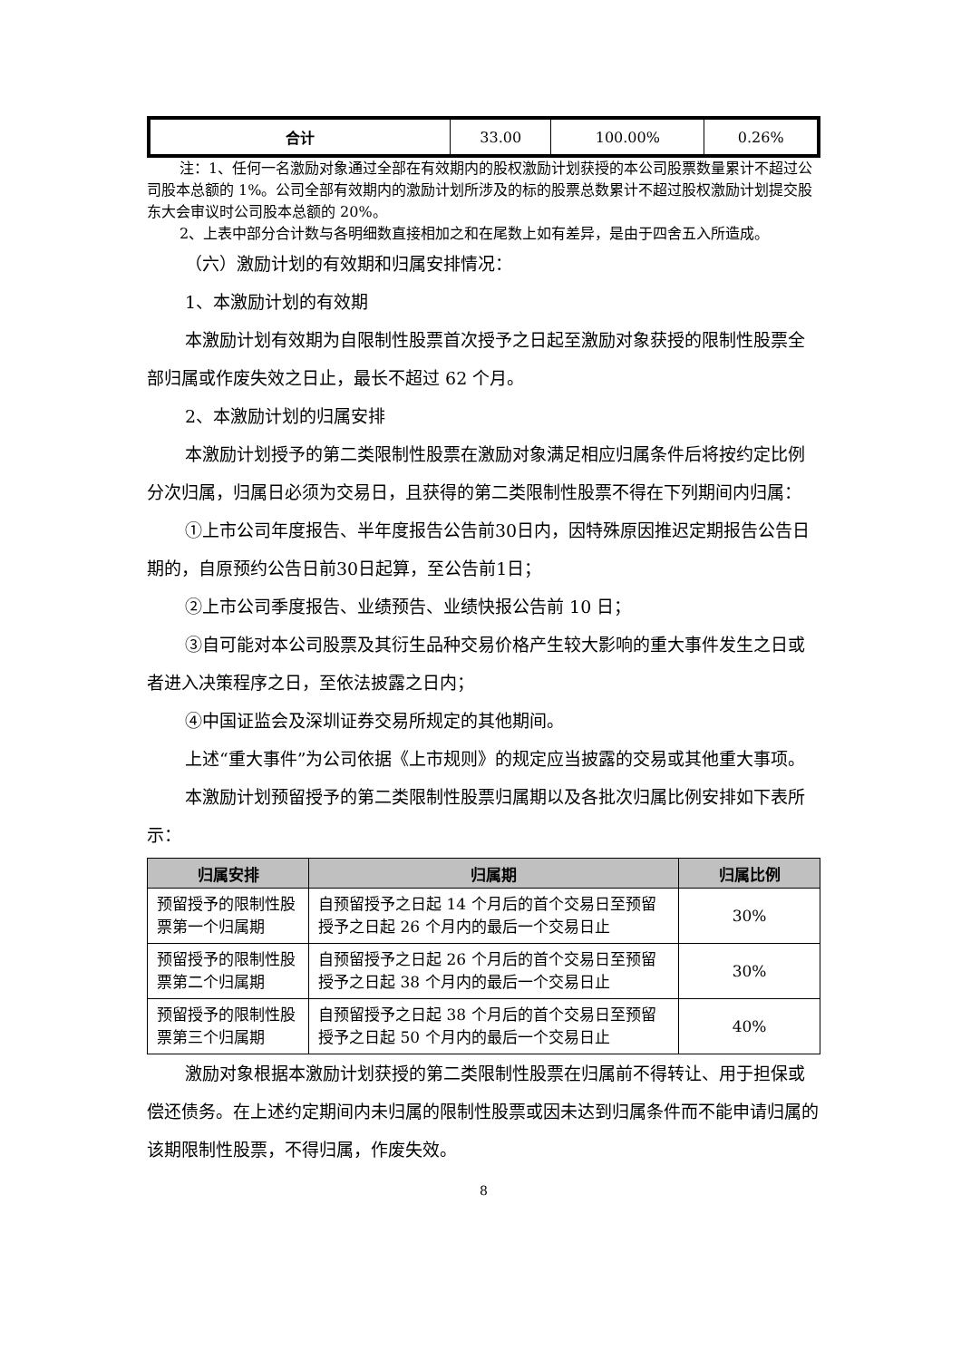| 合计 | 33.00 | 100.00% | 0.26% |
注：1、任何一名激励对象通过全部在有效期内的股权激励计划获授的本公司股票数量累计不超过公司股本总额的 1%。公司全部有效期内的激励计划所涉及的标的股票总数累计不超过股权激励计划提交股东大会审议时公司股本总额的 20%。
2、上表中部分合计数与各明细数直接相加之和在尾数上如有差异，是由于四舍五入所造成。
（六）激励计划的有效期和归属安排情况：
1、本激励计划的有效期
本激励计划有效期为自限制性股票首次授予之日起至激励对象获授的限制性股票全部归属或作废失效之日止，最长不超过 62 个月。
2、本激励计划的归属安排
本激励计划授予的第二类限制性股票在激励对象满足相应归属条件后将按约定比例分次归属，归属日必须为交易日，且获得的第二类限制性股票不得在下列期间内归属：
①上市公司年度报告、半年度报告公告前30日内，因特殊原因推迟定期报告公告日期的，自原预约公告日前30日起算，至公告前1日；
②上市公司季度报告、业绩预告、业绩快报公告前 10 日；
③自可能对本公司股票及其衍生品种交易价格产生较大影响的重大事件发生之日或者进入决策程序之日，至依法披露之日内；
④中国证监会及深圳证券交易所规定的其他期间。
上述“重大事件”为公司依据《上市规则》的规定应当披露的交易或其他重大事项。
本激励计划预留授予的第二类限制性股票归属期以及各批次归属比例安排如下表所示：
| 归属安排 | 归属期 | 归属比例 |
| --- | --- | --- |
| 预留授予的限制性股票第一个归属期 | 自预留授予之日起 14 个月后的首个交易日至预留授予之日起 26 个月内的最后一个交易日止 | 30% |
| 预留授予的限制性股票第二个归属期 | 自预留授予之日起 26 个月后的首个交易日至预留授予之日起 38 个月内的最后一个交易日止 | 30% |
| 预留授予的限制性股票第三个归属期 | 自预留授予之日起 38 个月后的首个交易日至预留授予之日起 50 个月内的最后一个交易日止 | 40% |
激励对象根据本激励计划获授的第二类限制性股票在归属前不得转让、用于担保或偿还债务。在上述约定期间内未归属的限制性股票或因未达到归属条件而不能申请归属的该期限制性股票，不得归属，作废失效。
8